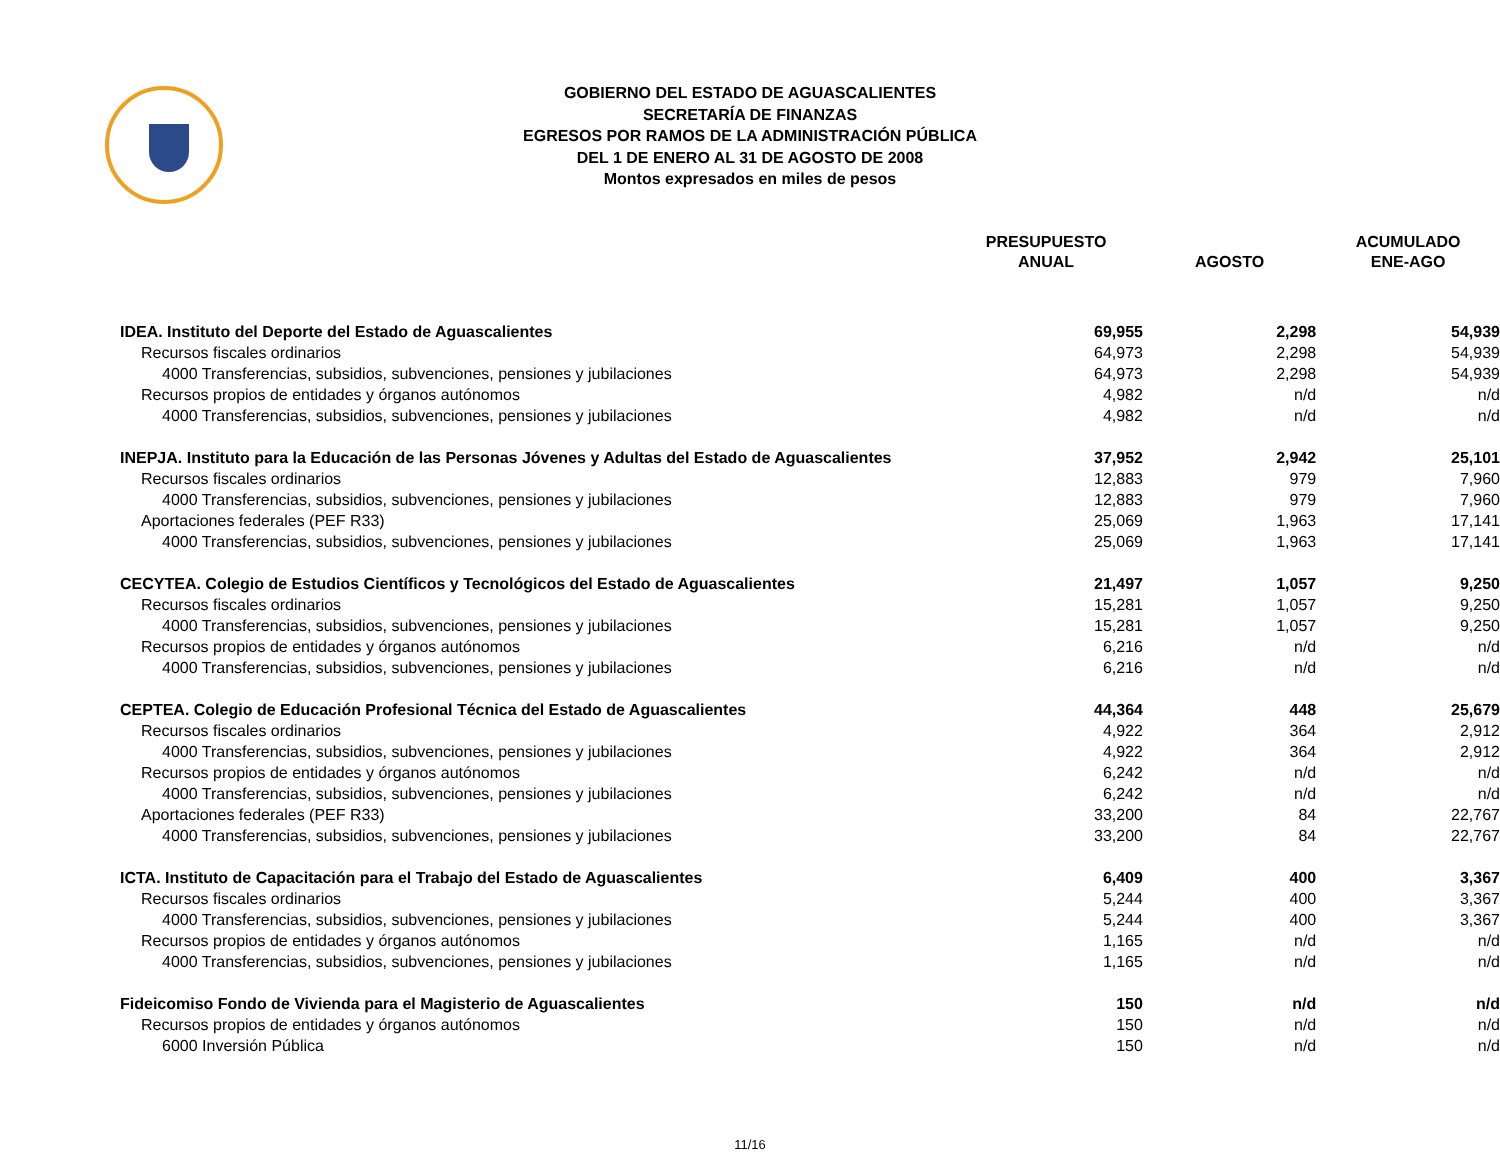GOBIERNO DEL ESTADO DE AGUASCALIENTES
SECRETARÍA DE FINANZAS
EGRESOS POR RAMOS DE LA ADMINISTRACIÓN PÚBLICA
DEL 1 DE ENERO AL 31 DE AGOSTO DE 2008
Montos expresados en miles de pesos
| | PRESUPUESTO ANUAL | AGOSTO | ACUMULADO ENE-AGO |
| --- | --- | --- | --- |
| IDEA. Instituto del Deporte del Estado de Aguascalientes | 69,955 | 2,298 | 54,939 |
| Recursos fiscales ordinarios | 64,973 | 2,298 | 54,939 |
| 4000 Transferencias, subsidios, subvenciones, pensiones y jubilaciones | 64,973 | 2,298 | 54,939 |
| Recursos propios de entidades y órganos autónomos | 4,982 | n/d | n/d |
| 4000 Transferencias, subsidios, subvenciones, pensiones y jubilaciones | 4,982 | n/d | n/d |
| INEPJA. Instituto para la Educación de las Personas Jóvenes y Adultas del Estado de Aguascalientes | 37,952 | 2,942 | 25,101 |
| Recursos fiscales ordinarios | 12,883 | 979 | 7,960 |
| 4000 Transferencias, subsidios, subvenciones, pensiones y jubilaciones | 12,883 | 979 | 7,960 |
| Aportaciones federales (PEF R33) | 25,069 | 1,963 | 17,141 |
| 4000 Transferencias, subsidios, subvenciones, pensiones y jubilaciones | 25,069 | 1,963 | 17,141 |
| CECYTEA. Colegio de Estudios Científicos y Tecnológicos del Estado de Aguascalientes | 21,497 | 1,057 | 9,250 |
| Recursos fiscales ordinarios | 15,281 | 1,057 | 9,250 |
| 4000 Transferencias, subsidios, subvenciones, pensiones y jubilaciones | 15,281 | 1,057 | 9,250 |
| Recursos propios de entidades y órganos autónomos | 6,216 | n/d | n/d |
| 4000 Transferencias, subsidios, subvenciones, pensiones y jubilaciones | 6,216 | n/d | n/d |
| CEPTEA. Colegio de Educación Profesional Técnica del Estado de Aguascalientes | 44,364 | 448 | 25,679 |
| Recursos fiscales ordinarios | 4,922 | 364 | 2,912 |
| 4000 Transferencias, subsidios, subvenciones, pensiones y jubilaciones | 4,922 | 364 | 2,912 |
| Recursos propios de entidades y órganos autónomos | 6,242 | n/d | n/d |
| 4000 Transferencias, subsidios, subvenciones, pensiones y jubilaciones | 6,242 | n/d | n/d |
| Aportaciones federales (PEF R33) | 33,200 | 84 | 22,767 |
| 4000 Transferencias, subsidios, subvenciones, pensiones y jubilaciones | 33,200 | 84 | 22,767 |
| ICTA. Instituto de Capacitación para el Trabajo del Estado de Aguascalientes | 6,409 | 400 | 3,367 |
| Recursos fiscales ordinarios | 5,244 | 400 | 3,367 |
| 4000 Transferencias, subsidios, subvenciones, pensiones y jubilaciones | 5,244 | 400 | 3,367 |
| Recursos propios de entidades y órganos autónomos | 1,165 | n/d | n/d |
| 4000 Transferencias, subsidios, subvenciones, pensiones y jubilaciones | 1,165 | n/d | n/d |
| Fideicomiso Fondo de Vivienda para el Magisterio de Aguascalientes | 150 | n/d | n/d |
| Recursos propios de entidades y órganos autónomos | 150 | n/d | n/d |
| 6000 Inversión Pública | 150 | n/d | n/d |
11/16